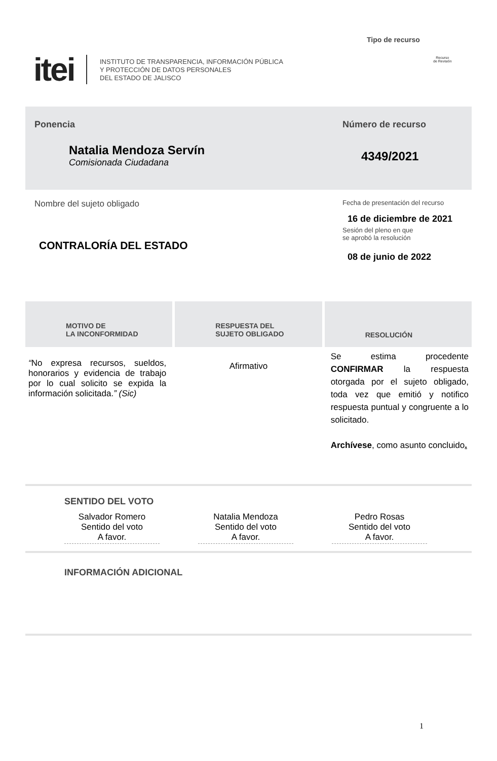Tipo de recurso
itei
INSTITUTO DE TRANSPARENCIA, INFORMACIÓN PÚBLICA
Y PROTECCIÓN DE DATOS PERSONALES
DEL ESTADO DE JALISCO
Recurso
de Revisión
Ponencia
Natalia Mendoza Servín
Comisionada Ciudadana
Número de recurso
4349/2021
Nombre del sujeto obligado
CONTRALORÍA DEL ESTADO
Fecha de presentación del recurso
16 de diciembre de 2021
Sesión del pleno en que
se aprobó la resolución
08 de junio de 2022
MOTIVO DE
LA INCONFORMIDAD
RESPUESTA DEL
SUJETO OBLIGADO
RESOLUCIÓN
“No expresa recursos, sueldos, honorarios y evidencia de trabajo por lo cual solicito se expida la información solicitada.” (Sic)
Afirmativo
Se estima procedente CONFIRMAR la respuesta otorgada por el sujeto obligado, toda vez que emitió y notifico respuesta puntual y congruente a lo solicitado.
Archívese, como asunto concluido.
SENTIDO DEL VOTO
Salvador Romero
Sentido del voto
A favor.
Natalia Mendoza
Sentido del voto
A favor.
Pedro Rosas
Sentido del voto
A favor.
INFORMACIÓN ADICIONAL
1